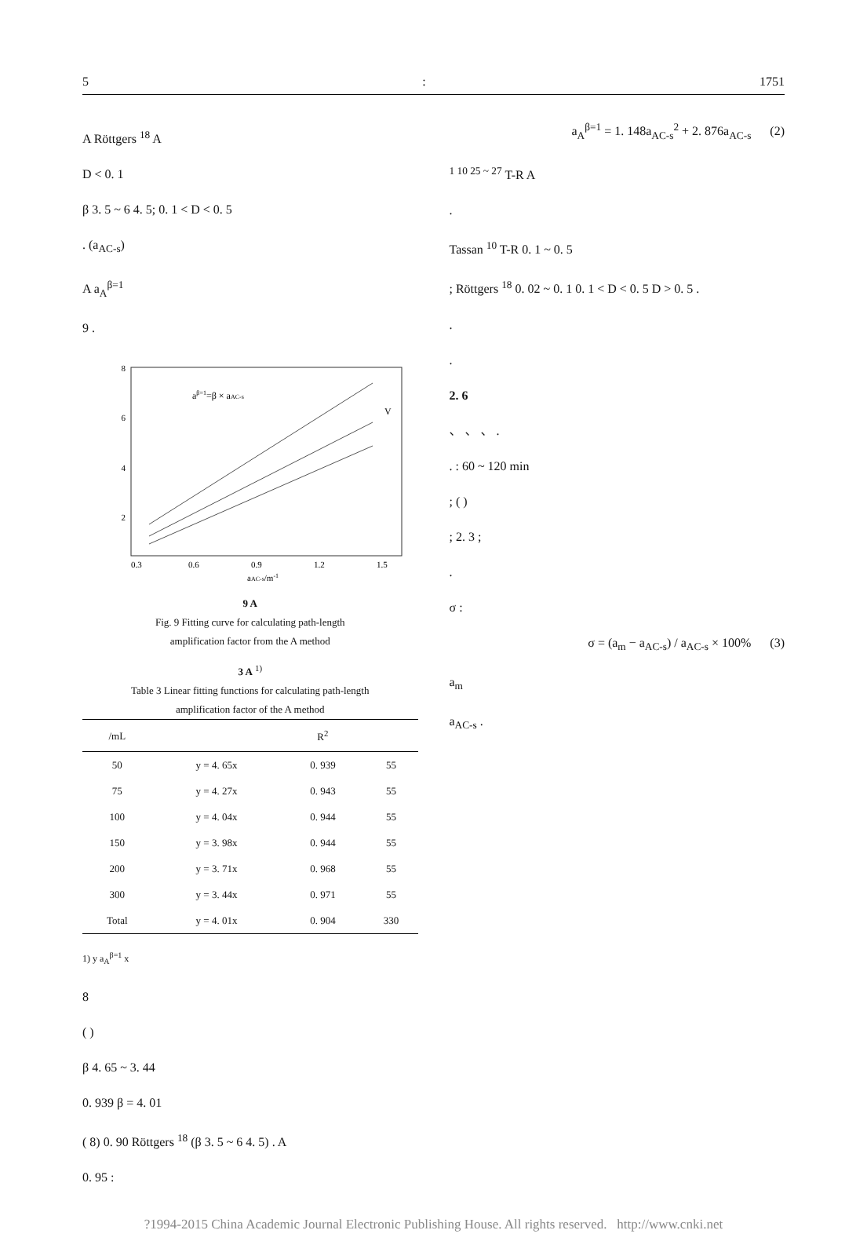5: 1751
A Röttgers <sup>18</sup> A
D < 0. 1
β 3. 5 ~ 6 4. 5; 0. 1 < D < 0. 5
. (a<sub>AC-s</sub>)
A a<sub>A</sub><sup>β=1</sup>
9 .
aβ=1=β × aAC-s
8
6
4
2
0.3
0.6
0.9
1.2
1.5
aAC-s/m-1
V
9 A
Fig. 9 Fitting curve for calculating path-length
amplification factor from the A method
3 A <sup>1)</sup>
Table 3 Linear fitting functions for calculating path-length
amplification factor of the A method
| /mL | | R<sup>2</sup> | |
| --- | --- | --- | --- |
| 50 | y = 4. 65x | 0. 939 | 55 |
| 75 | y = 4. 27x | 0. 943 | 55 |
| 100 | y = 4. 04x | 0. 944 | 55 |
| 150 | y = 3. 98x | 0. 944 | 55 |
| 200 | y = 3. 71x | 0. 968 | 55 |
| 300 | y = 3. 44x | 0. 971 | 55 |
| Total | y = 4. 01x | 0. 904 | 330 |
1) y a<sub>A</sub><sup>β=1</sup> x
8
( )
β 4. 65 ~ 3. 44
0. 939 β = 4. 01
( 8) 0. 90 Röttgers <sup>18</sup> (β 3. 5 ~ 6 4. 5) . A
0. 95 :
a<sub>A</sub><sup>β=1</sup> = 1. 148a<sub>AC-s</sub><sup>2</sup> + 2. 876a<sub>AC-s</sub> (2)
<sup>1 10 25 ~ 27</sup> T-R A
.
Tassan <sup>10</sup> T-R 0. 1 ~ 0. 5
; Röttgers <sup>18</sup> 0. 02 ~ 0. 1 0. 1 < D < 0. 5 D > 0. 5 .
.
.
2. 6
、 、 、 .
. : 60 ~ 120 min
; ( )
; 2. 3 ;
.
σ :
σ = (a<sub>m</sub> − a<sub>AC-s</sub>) / a<sub>AC-s</sub> × 100% (3)
a<sub>m</sub>
a<sub>AC-s</sub> .
?1994-2015 China Academic Journal Electronic Publishing House. All rights reserved. http://www.cnki.net